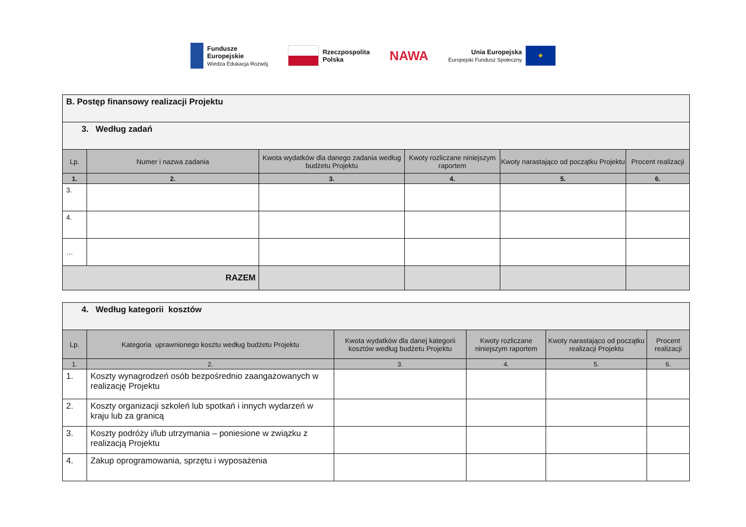Fundusze
Europejskie
Wiedza Edukacja Rozwój
Rzeczpospolita
Polska
NAWA
Unia Europejska
Europejski Fundusz Społeczny
★
| B. Postęp finansowy realizacji Projektu | | | | | |
| --- | --- | --- | --- | --- | --- |
| 3. Według zadań | | | | | |
| Lp. | Numer i nazwa zadania | Kwota wydatków dla danego zadania według budżetu Projektu | Kwoty rozliczane niniejszym raportem | Kwoty narastająco od początku Projektu | Procent realizacji |
| 1. | 2. | 3. | 4. | 5. | 6. |
| 3. | | | | | |
| 4. | | | | | |
| … | | | | | |
| RAZEM | | | | | |
| 4. Według kategorii kosztów | | | | | |
| --- | --- | --- | --- | --- | --- |
| Lp. | Kategoria uprawnionego kosztu według budżetu Projektu | Kwota wydatków dla danej kategorii kosztów według budżetu Projektu | Kwoty rozliczane niniejszym raportem | Kwoty narastająco od początku realizacji Projektu | Procent realizacji |
| 1. | 2. | 3. | 4. | 5. | 6. |
| 1. | Koszty wynagrodzeń osób bezpośrednio zaangażowanych w realizację Projektu | | | | |
| 2. | Koszty organizacji szkoleń lub spotkań i innych wydarzeń w kraju lub za granicą | | | | |
| 3. | Koszty podróży i/lub utrzymania – poniesione w związku z realizacją Projektu | | | | |
| 4. | Zakup oprogramowania, sprzętu i wyposażenia | | | | |